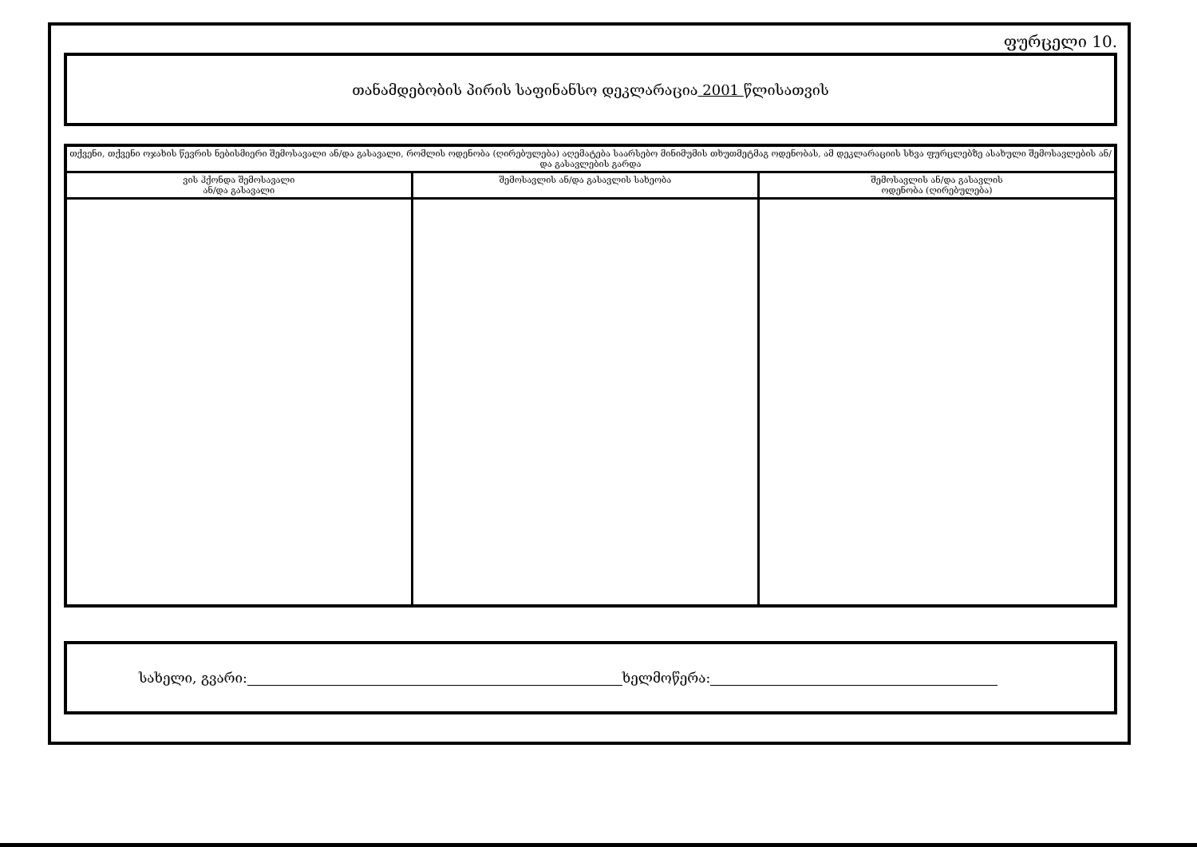ფურცელი 10.
თანამდებობის პირის საფინანსო დეკლარაცია 2001 წლისათვის
| თქვენი, თქვენი ოჯახის წევრის ნებისმიერი შემოსავალი ან/და გასავალი, რომლის ოდენობა (ღირებულება) აღემატება საარსებო მინიმუმის თხუთმეტმაგ ოდენობას, ამ დეკლარაციის სხვა ფურცლებზე ასახული შემოსავლების ან/და გასავლების გარდა | | |
| --- | --- | --- |
| ვის ჰქონდა შემოსავალი ან/და გასავალი | შემოსავლის ან/და გასავლის სახეობა | შემოსავლის ან/და გასავლის ოდენობა (ღირებულება) |
სახელი, გვარი: ხელმოწერა: